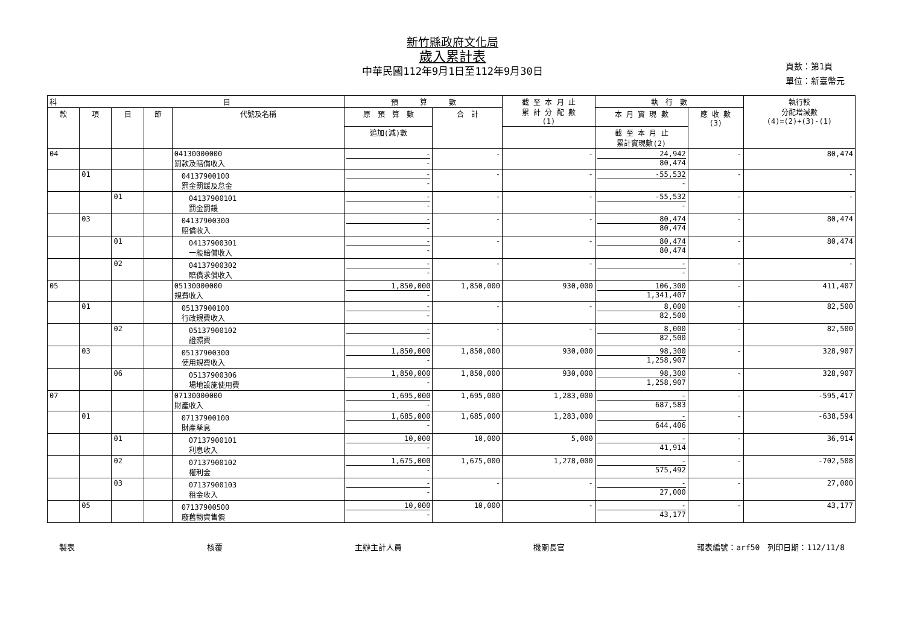新竹縣政府文化局
歲入累計表
中華民國112年9月1日至112年9月30日
頁數：第1頁
單位：新臺幣元
| 科 目 | | | | | 預 算 數 | | 截 至 本 月 止 累 計 分 配 數 (1) | 執 行 數 | | 執行較 分配增減數 (4)=(2)+(3)-(1) |
| --- | --- | --- | --- | --- | --- | --- | --- | --- | --- | --- |
| 款 | 項 | 目 | 節 | 代號及名稱 | 原 預 算 數 | 合 計 | | 本 月 實 現 數 | 應 收 數 (3) | |
| | | | | | 追加(減)數 | | | 截 至 本 月 止 累計實現數(2) | | |
| 04 | | | | 04130000000 罰款及賠償收入 | - - | - | - | 24,942 80,474 | - | 80,474 |
| | 01 | | | 04137900100 罰金罰鍰及怠金 | - - | - | - | -55,532 - | - | - |
| | | 01 | | 04137900101 罰金罰鍰 | - - | - | - | -55,532 - | - | - |
| | 03 | | | 04137900300 賠償收入 | - - | - | - | 80,474 80,474 | - | 80,474 |
| | | 01 | | 04137900301 一般賠償收入 | - - | - | - | 80,474 80,474 | - | 80,474 |
| | | 02 | | 04137900302 賠償求償收入 | - - | - | - | - - | - | - |
| 05 | | | | 05130000000 規費收入 | 1,850,000 - | 1,850,000 | 930,000 | 106,300 1,341,407 | - | 411,407 |
| | 01 | | | 05137900100 行政規費收入 | - - | - | - | 8,000 82,500 | - | 82,500 |
| | | 02 | | 05137900102 證照費 | - - | - | - | 8,000 82,500 | - | 82,500 |
| | 03 | | | 05137900300 使用規費收入 | 1,850,000 - | 1,850,000 | 930,000 | 98,300 1,258,907 | - | 328,907 |
| | | 06 | | 05137900306 場地設施使用費 | 1,850,000 - | 1,850,000 | 930,000 | 98,300 1,258,907 | - | 328,907 |
| 07 | | | | 07130000000 財產收入 | 1,695,000 - | 1,695,000 | 1,283,000 | - 687,583 | - | -595,417 |
| | 01 | | | 07137900100 財產孳息 | 1,685,000 - | 1,685,000 | 1,283,000 | - 644,406 | - | -638,594 |
| | | 01 | | 07137900101 利息收入 | 10,000 - | 10,000 | 5,000 | - 41,914 | - | 36,914 |
| | | 02 | | 07137900102 權利金 | 1,675,000 - | 1,675,000 | 1,278,000 | - 575,492 | - | -702,508 |
| | | 03 | | 07137900103 租金收入 | - - | - | - | - 27,000 | - | 27,000 |
| | 05 | | | 07137900500 廢舊物資售價 | 10,000 - | 10,000 | - | - 43,177 | - | 43,177 |
製表 核覆 主辦主計人員 機關長官 報表編號：arf50　列印日期：112/11/8